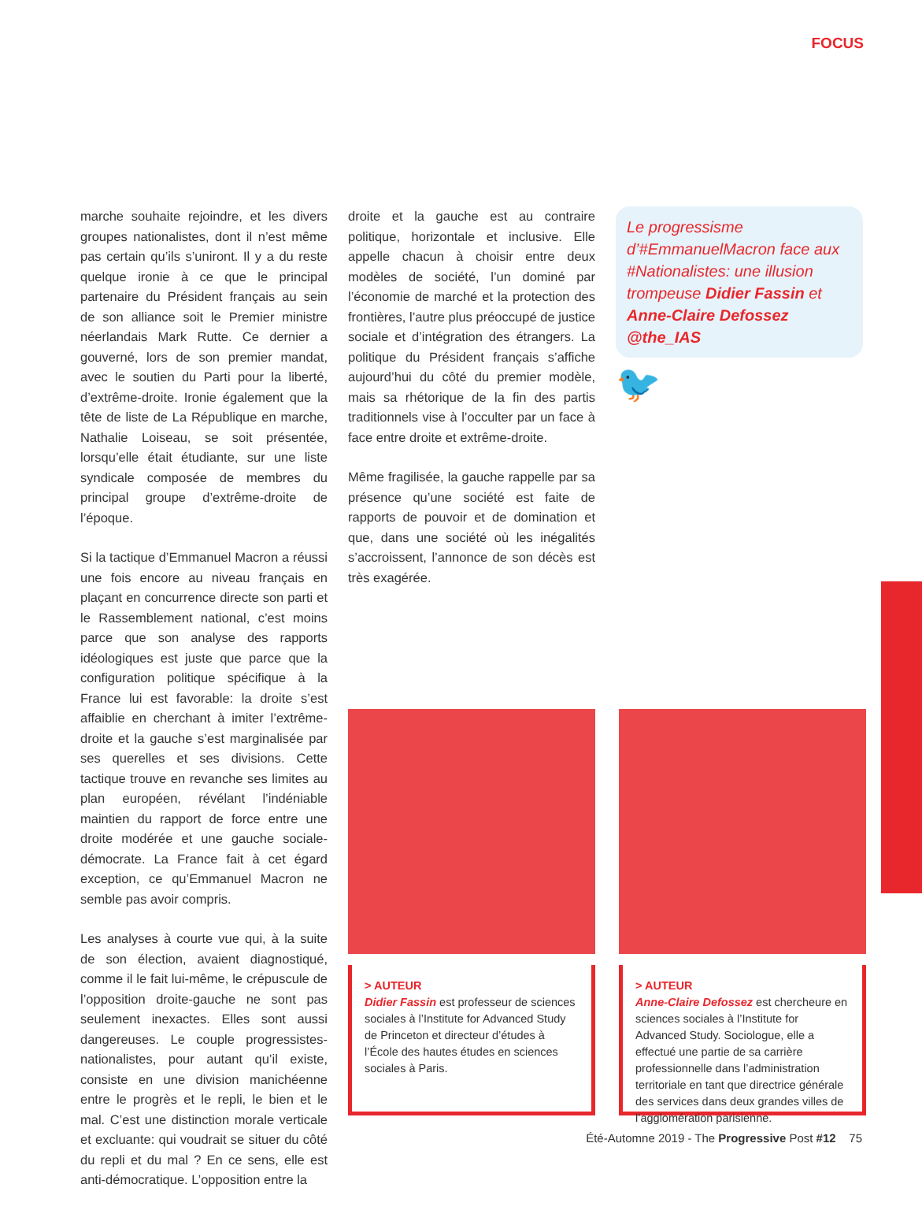FOCUS
marche souhaite rejoindre, et les divers groupes nationalistes, dont il n’est même pas certain qu’ils s’uniront. Il y a du reste quelque ironie à ce que le principal partenaire du Président français au sein de son alliance soit le Premier ministre néerlandais Mark Rutte. Ce dernier a gouverné, lors de son premier mandat, avec le soutien du Parti pour la liberté, d’extrême-droite. Ironie également que la tête de liste de La République en marche, Nathalie Loiseau, se soit présentée, lorsqu’elle était étudiante, sur une liste syndicale composée de membres du principal groupe d’extrême-droite de l’époque.
Si la tactique d’Emmanuel Macron a réussi une fois encore au niveau français en plaçant en concurrence directe son parti et le Rassemblement national, c’est moins parce que son analyse des rapports idéologiques est juste que parce que la configuration politique spécifique à la France lui est favorable: la droite s’est affaiblie en cherchant à imiter l’extrême-droite et la gauche s’est marginalisée par ses querelles et ses divisions. Cette tactique trouve en revanche ses limites au plan européen, révélant l’indéniable maintien du rapport de force entre une droite modérée et une gauche sociale-démocrate. La France fait à cet égard exception, ce qu’Emmanuel Macron ne semble pas avoir compris.
Les analyses à courte vue qui, à la suite de son élection, avaient diagnostiqué, comme il le fait lui-même, le crépuscule de l’opposition droite-gauche ne sont pas seulement inexactes. Elles sont aussi dangereuses. Le couple progressistes-nationalistes, pour autant qu’il existe, consiste en une division manichéenne entre le progrès et le repli, le bien et le mal. C’est une distinction morale verticale et excluante: qui voudrait se situer du côté du repli et du mal ? En ce sens, elle est anti-démocratique. L’opposition entre la
droite et la gauche est au contraire politique, horizontale et inclusive. Elle appelle chacun à choisir entre deux modèles de société, l’un dominé par l’économie de marché et la protection des frontières, l’autre plus préoccupé de justice sociale et d’intégration des étrangers. La politique du Président français s’affiche aujourd’hui du côté du premier modèle, mais sa rhétorique de la fin des partis traditionnels vise à l’occulter par un face à face entre droite et extrême-droite.
Même fragilisée, la gauche rappelle par sa présence qu’une société est faite de rapports de pouvoir et de domination et que, dans une société où les inégalités s’accroissent, l’annonce de son décès est très exagérée.
Le progressisme d’#EmmanuelMacron face aux #Nationalistes: une illusion trompeuse Didier Fassin et Anne-Claire Defossez @the_IAS
🐦
> AUTEUR
Didier Fassin est professeur de sciences sociales à l’Institute for Advanced Study de Princeton et directeur d’études à l’École des hautes études en sciences sociales à Paris.
> AUTEUR
Anne-Claire Defossez est chercheure en sciences sociales à l’Institute for Advanced Study. Sociologue, elle a effectué une partie de sa carrière professionnelle dans l’administration territoriale en tant que directrice générale des services dans deux grandes villes de l’agglomération parisienne.
Été-Automne 2019 - The Progressive Post #12 75